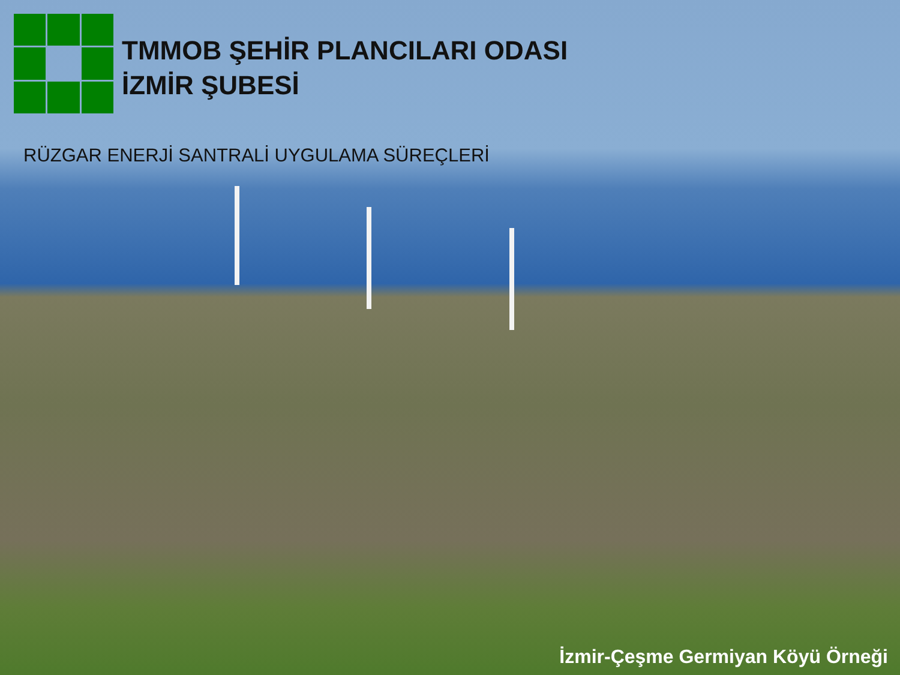TMMOB ŞEHİR PLANCILARI ODASI
İZMİR ŞUBESİ
RÜZGAR ENERJİ SANTRALİ UYGULAMA SÜREÇLERİ
İzmir-Çeşme Germiyan Köyü Örneği